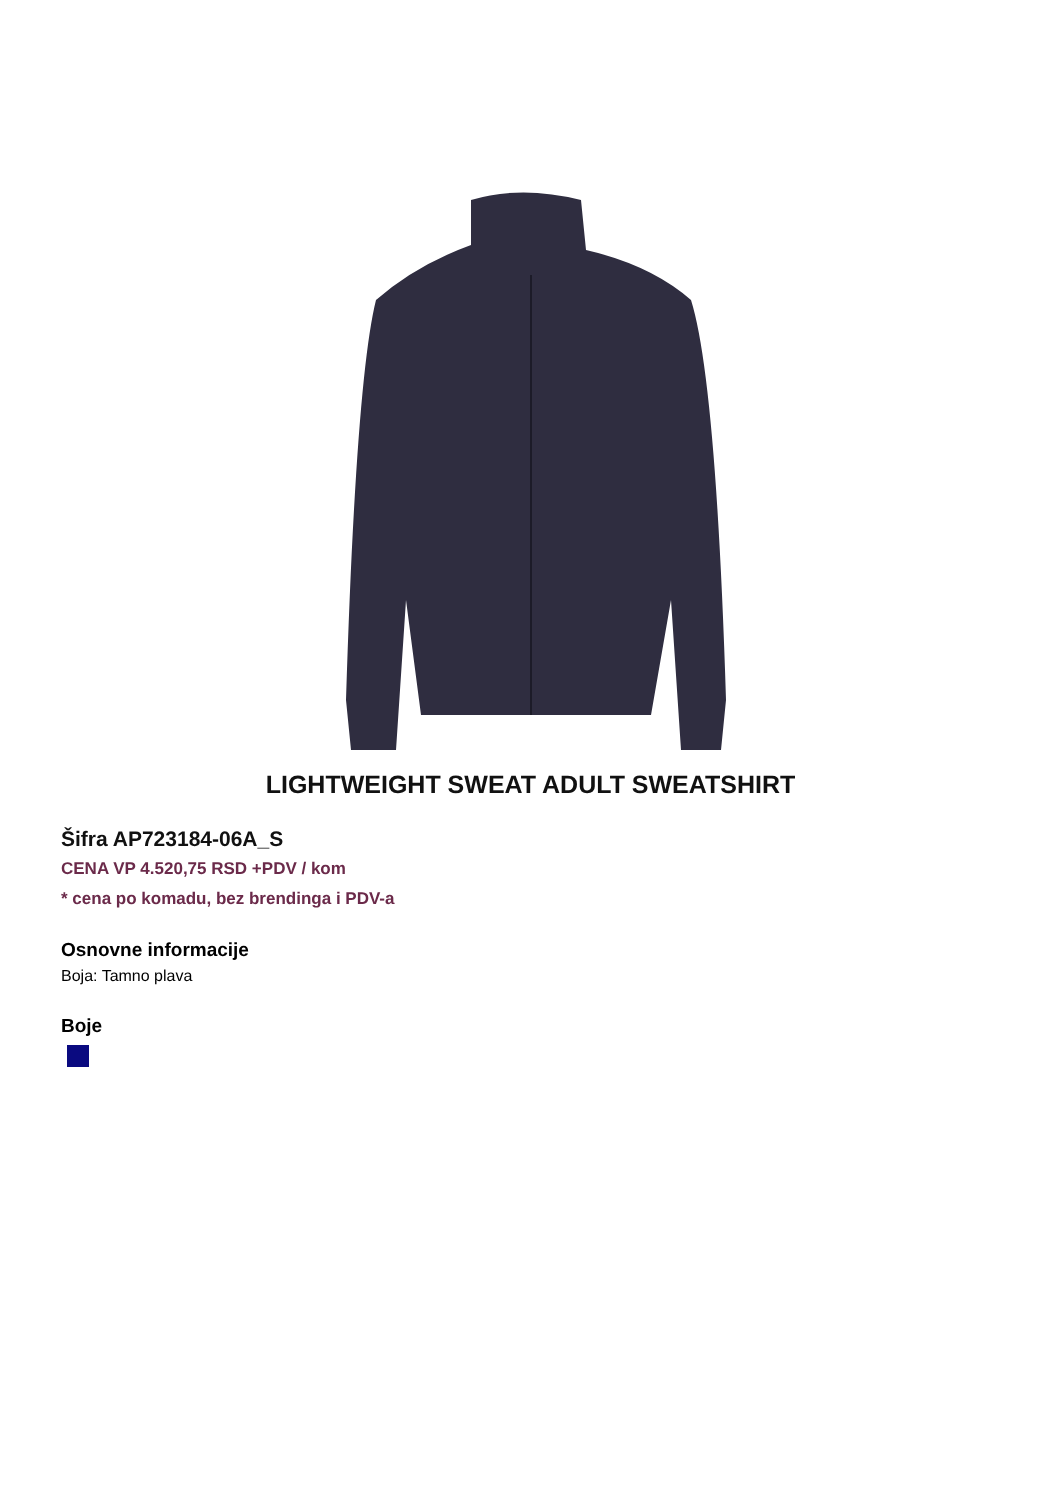LIGHTWEIGHT SWEAT ADULT SWEATSHIRT
Šifra AP723184-06A_S
CENA VP 4.520,75 RSD +PDV / kom
* cena po komadu, bez brendinga i PDV-a
Osnovne informacije
Boja: Tamno plava
Boje